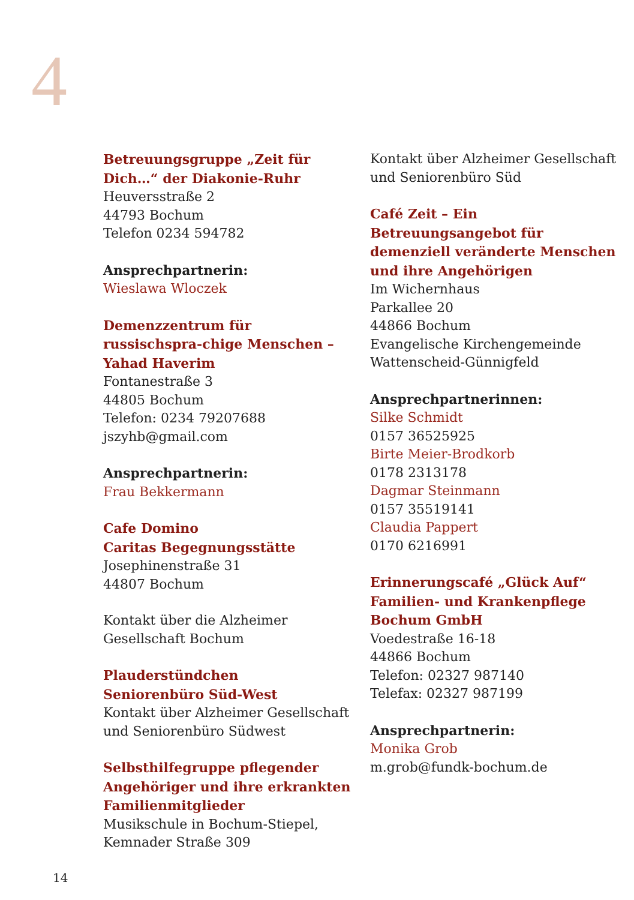4
Betreuungsgruppe „Zeit für Dich…“ der Diakonie-Ruhr
Heuversstraße 2
44793 Bochum
Telefon 0234 594782
Ansprechpartnerin:
Wieslawa Wloczek
Demenzzentrum für russischspra-chige Menschen – Yahad Haverim
Fontanestraße 3
44805 Bochum
Telefon: 0234 79207688
jszyhb@gmail.com
Ansprechpartnerin:
Frau Bekkermann
Cafe Domino
Caritas Begegnungsstätte
Josephinenstraße 31
44807 Bochum
Kontakt über die Alzheimer Gesellschaft Bochum
Plauderstündchen
Seniorenbüro Süd-West
Kontakt über Alzheimer Gesellschaft und Seniorenbüro Südwest
Selbsthilfegruppe pflegender Angehöriger und ihre erkrankten Familienmitglieder
Musikschule in Bochum-Stiepel, Kemnader Straße 309
Kontakt über Alzheimer Gesellschaft und Seniorenbüro Süd
Café Zeit – Ein Betreuungsangebot für demenziell veränderte Menschen und ihre Angehörigen
Im Wichernhaus
Parkallee 20
44866 Bochum
Evangelische Kirchengemeinde Wattenscheid-Günnigfeld
Ansprechpartnerinnen:
Silke Schmidt
0157 36525925
Birte Meier-Brodkorb
0178 2313178
Dagmar Steinmann
0157 35519141
Claudia Pappert
0170 6216991
Erinnerungscafé „Glück Auf“ Familien- und Krankenpflege Bochum GmbH
Voedestraße 16-18
44866 Bochum
Telefon: 02327 987140
Telefax: 02327 987199
Ansprechpartnerin:
Monika Grob
m.grob@fundk-bochum.de
14